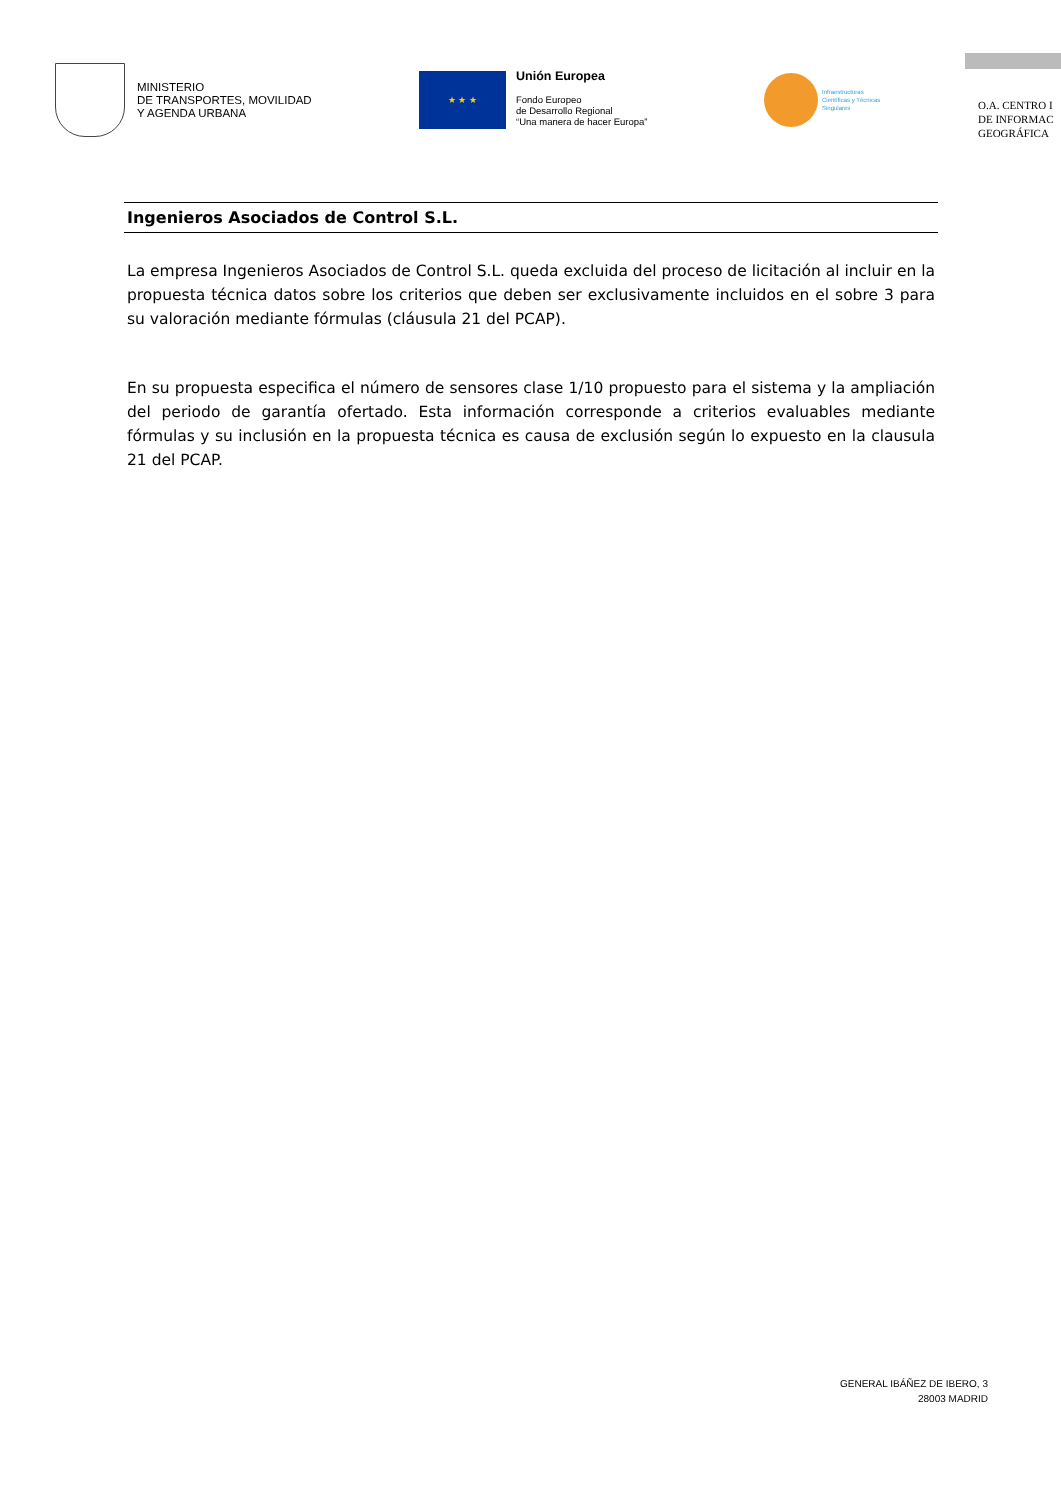MINISTERIO
DE TRANSPORTES, MOVILIDAD
Y AGENDA URBANA
★ ★ ★
Unión Europea
Fondo Europeo
de Desarrollo Regional
“Una manera de hacer Europa”
Infraestructuras
Científicas y Técnicas
Singulares
O.A. CENTRO I
DE INFORMAC
GEOGRÁFICA
Ingenieros Asociados de Control S.L.
La empresa Ingenieros Asociados de Control S.L. queda excluida del proceso de licitación al incluir en la propuesta técnica datos sobre los criterios que deben ser exclusivamente incluidos en el sobre 3 para su valoración mediante fórmulas (cláusula 21 del PCAP).
En su propuesta especifica el número de sensores clase 1/10 propuesto para el sistema y la ampliación del periodo de garantía ofertado. Esta información corresponde a criterios evaluables mediante fórmulas y su inclusión en la propuesta técnica es causa de exclusión según lo expuesto en la clausula 21 del PCAP.
GENERAL IBÁÑEZ DE IBERO, 3
28003 MADRID